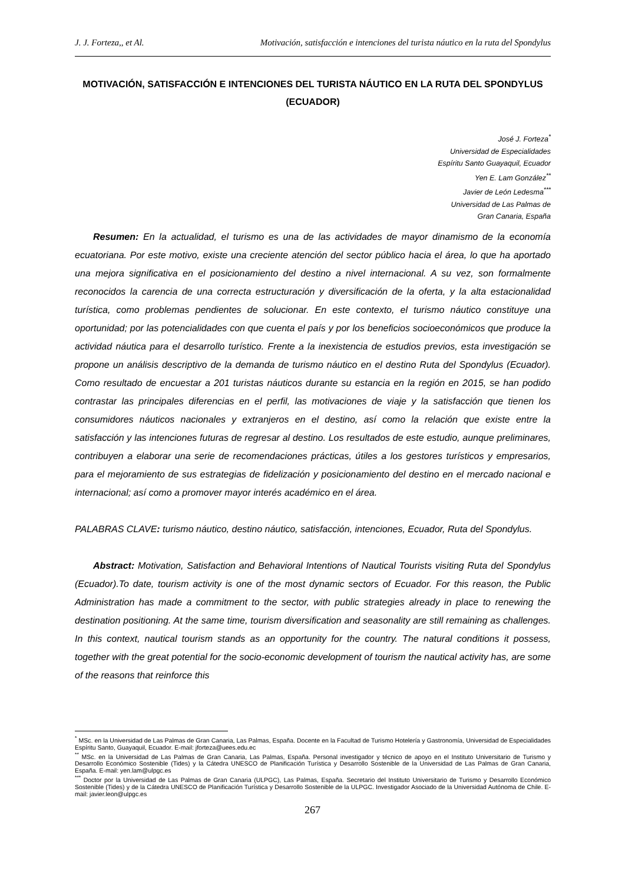J. J. Forteza,, et Al. Motivación, satisfacción e intenciones del turista náutico en la ruta del Spondylus
MOTIVACIÓN, SATISFACCIÓN E INTENCIONES DEL TURISTA NÁUTICO EN LA RUTA DEL SPONDYLUS (ECUADOR)
José J. Forteza<sup>*</sup>
Universidad de Especialidades
Espíritu Santo Guayaquil, Ecuador
Yen E. Lam González<sup>**</sup>
Javier de León Ledesma<sup>***</sup>
Universidad de Las Palmas de
Gran Canaria, España
Resumen: En la actualidad, el turismo es una de las actividades de mayor dinamismo de la economía ecuatoriana. Por este motivo, existe una creciente atención del sector público hacia el área, lo que ha aportado una mejora significativa en el posicionamiento del destino a nivel internacional. A su vez, son formalmente reconocidos la carencia de una correcta estructuración y diversificación de la oferta, y la alta estacionalidad turística, como problemas pendientes de solucionar. En este contexto, el turismo náutico constituye una oportunidad; por las potencialidades con que cuenta el país y por los beneficios socioeconómicos que produce la actividad náutica para el desarrollo turístico. Frente a la inexistencia de estudios previos, esta investigación se propone un análisis descriptivo de la demanda de turismo náutico en el destino Ruta del Spondylus (Ecuador). Como resultado de encuestar a 201 turistas náuticos durante su estancia en la región en 2015, se han podido contrastar las principales diferencias en el perfil, las motivaciones de viaje y la satisfacción que tienen los consumidores náuticos nacionales y extranjeros en el destino, así como la relación que existe entre la satisfacción y las intenciones futuras de regresar al destino. Los resultados de este estudio, aunque preliminares, contribuyen a elaborar una serie de recomendaciones prácticas, útiles a los gestores turísticos y empresarios, para el mejoramiento de sus estrategias de fidelización y posicionamiento del destino en el mercado nacional e internacional; así como a promover mayor interés académico en el área.
PALABRAS CLAVE: turismo náutico, destino náutico, satisfacción, intenciones, Ecuador, Ruta del Spondylus.
Abstract: Motivation, Satisfaction and Behavioral Intentions of Nautical Tourists visiting Ruta del Spondylus (Ecuador).To date, tourism activity is one of the most dynamic sectors of Ecuador. For this reason, the Public Administration has made a commitment to the sector, with public strategies already in place to renewing the destination positioning. At the same time, tourism diversification and seasonality are still remaining as challenges. In this context, nautical tourism stands as an opportunity for the country. The natural conditions it possess, together with the great potential for the socio-economic development of tourism the nautical activity has, are some of the reasons that reinforce this
<sup>*</sup> MSc. en la Universidad de Las Palmas de Gran Canaria, Las Palmas, España. Docente en la Facultad de Turismo Hotelería y Gastronomía, Universidad de Especialidades Espíritu Santo, Guayaquil, Ecuador. E-mail: jforteza@uees.edu.ec
<sup>**</sup> MSc. en la Universidad de Las Palmas de Gran Canaria, Las Palmas, España. Personal investigador y técnico de apoyo en el Instituto Universitario de Turismo y Desarrollo Económico Sostenible (Tides) y la Cátedra UNESCO de Planificación Turística y Desarrollo Sostenible de la Universidad de Las Palmas de Gran Canaria, España. E-mail: yen.lam@ulpgc.es
<sup>***</sup> Doctor por la Universidad de Las Palmas de Gran Canaria (ULPGC), Las Palmas, España. Secretario del Instituto Universitario de Turismo y Desarrollo Económico Sostenible (Tides) y de la Cátedra UNESCO de Planificación Turística y Desarrollo Sostenible de la ULPGC. Investigador Asociado de la Universidad Autónoma de Chile. E-mail: javier.leon@ulpgc.es
267